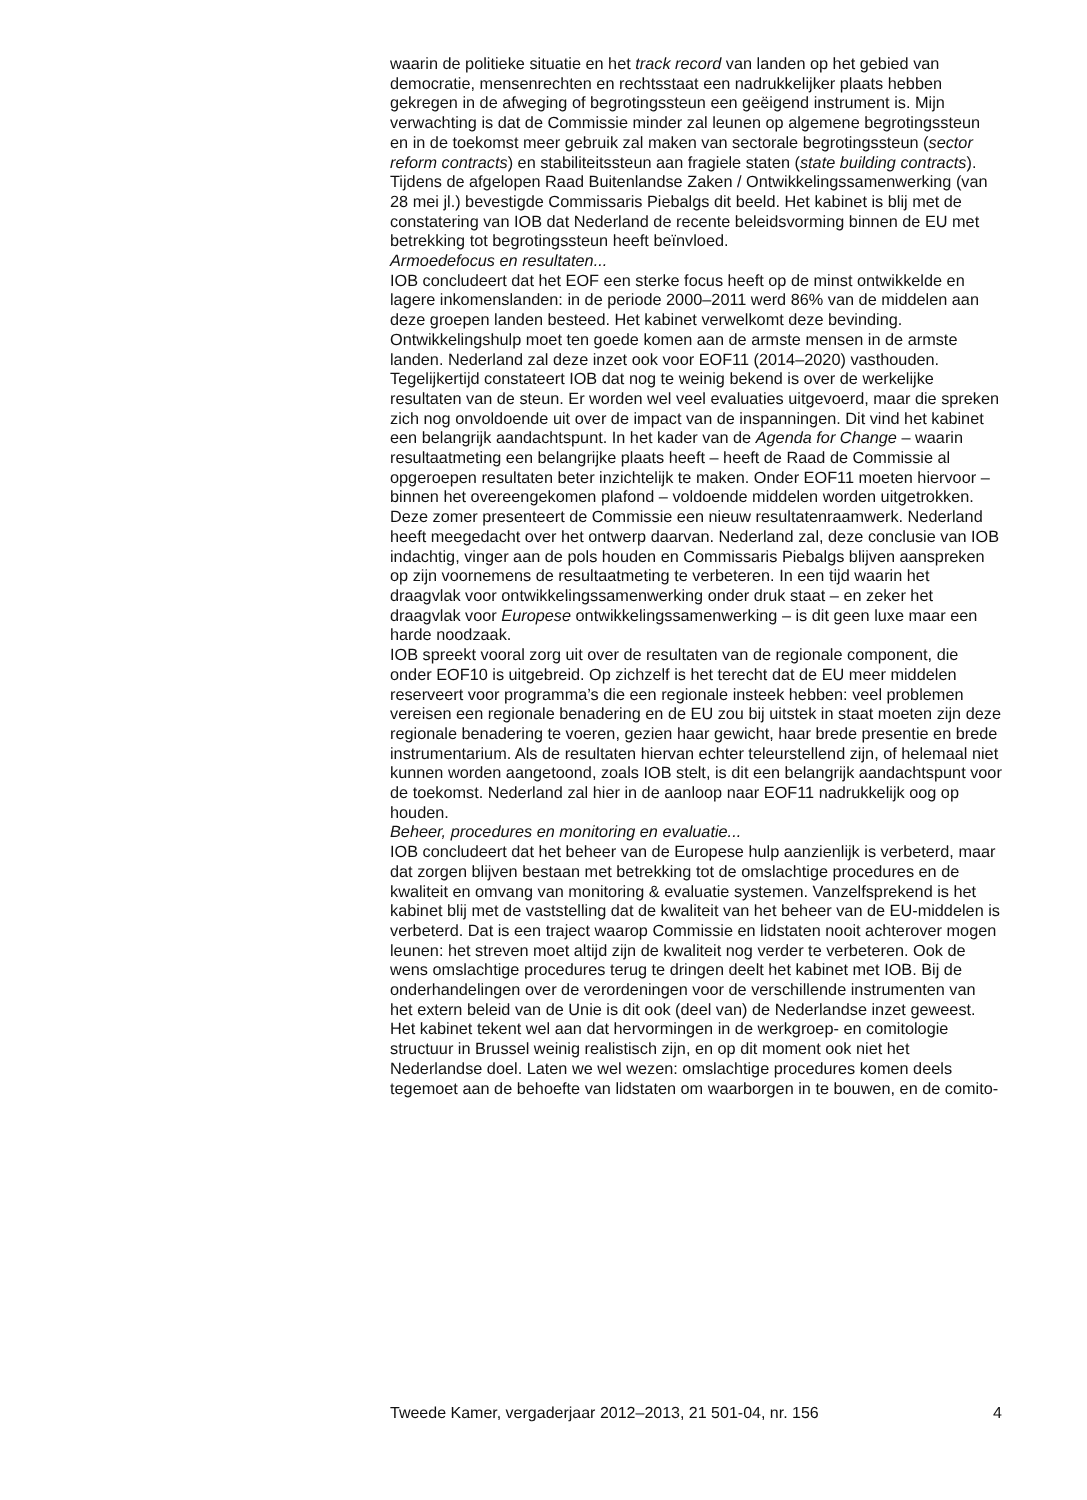waarin de politieke situatie en het track record van landen op het gebied van democratie, mensenrechten en rechtsstaat een nadrukkelijker plaats hebben gekregen in de afweging of begrotingssteun een geëigend instrument is. Mijn verwachting is dat de Commissie minder zal leunen op algemene begrotingssteun en in de toekomst meer gebruik zal maken van sectorale begrotingssteun (sector reform contracts) en stabiliteitssteun aan fragiele staten (state building contracts). Tijdens de afgelopen Raad Buitenlandse Zaken / Ontwikkelingssamenwerking (van 28 mei jl.) bevestigde Commissaris Piebalgs dit beeld. Het kabinet is blij met de constatering van IOB dat Nederland de recente beleidsvorming binnen de EU met betrekking tot begrotingssteun heeft beïnvloed.
Armoedefocus en resultaten...
IOB concludeert dat het EOF een sterke focus heeft op de minst ontwikkelde en lagere inkomenslanden: in de periode 2000–2011 werd 86% van de middelen aan deze groepen landen besteed. Het kabinet verwelkomt deze bevinding. Ontwikkelingshulp moet ten goede komen aan de armste mensen in de armste landen. Nederland zal deze inzet ook voor EOF11 (2014–2020) vasthouden.
Tegelijkertijd constateert IOB dat nog te weinig bekend is over de werkelijke resultaten van de steun. Er worden wel veel evaluaties uitgevoerd, maar die spreken zich nog onvoldoende uit over de impact van de inspanningen. Dit vind het kabinet een belangrijk aandachtspunt. In het kader van de Agenda for Change – waarin resultaatmeting een belangrijke plaats heeft – heeft de Raad de Commissie al opgeroepen resultaten beter inzichtelijk te maken. Onder EOF11 moeten hiervoor – binnen het overeengekomen plafond – voldoende middelen worden uitgetrokken. Deze zomer presenteert de Commissie een nieuw resultatenraamwerk. Nederland heeft meegedacht over het ontwerp daarvan. Nederland zal, deze conclusie van IOB indachtig, vinger aan de pols houden en Commissaris Piebalgs blijven aanspreken op zijn voornemens de resultaatmeting te verbeteren. In een tijd waarin het draagvlak voor ontwikkelingssamenwerking onder druk staat – en zeker het draagvlak voor Europese ontwikkelingssamenwerking – is dit geen luxe maar een harde noodzaak.
IOB spreekt vooral zorg uit over de resultaten van de regionale component, die onder EOF10 is uitgebreid. Op zichzelf is het terecht dat de EU meer middelen reserveert voor programma’s die een regionale insteek hebben: veel problemen vereisen een regionale benadering en de EU zou bij uitstek in staat moeten zijn deze regionale benadering te voeren, gezien haar gewicht, haar brede presentie en brede instrumentarium. Als de resultaten hiervan echter teleurstellend zijn, of helemaal niet kunnen worden aangetoond, zoals IOB stelt, is dit een belangrijk aandachtspunt voor de toekomst. Nederland zal hier in de aanloop naar EOF11 nadrukkelijk oog op houden.
Beheer, procedures en monitoring en evaluatie...
IOB concludeert dat het beheer van de Europese hulp aanzienlijk is verbeterd, maar dat zorgen blijven bestaan met betrekking tot de omslachtige procedures en de kwaliteit en omvang van monitoring & evaluatie systemen. Vanzelfsprekend is het kabinet blij met de vaststelling dat de kwaliteit van het beheer van de EU-middelen is verbeterd. Dat is een traject waarop Commissie en lidstaten nooit achterover mogen leunen: het streven moet altijd zijn de kwaliteit nog verder te verbeteren. Ook de wens omslachtige procedures terug te dringen deelt het kabinet met IOB. Bij de onderhandelingen over de verordeningen voor de verschillende instrumenten van het extern beleid van de Unie is dit ook (deel van) de Nederlandse inzet geweest. Het kabinet tekent wel aan dat hervormingen in de werkgroep- en comitologie structuur in Brussel weinig realistisch zijn, en op dit moment ook niet het Nederlandse doel. Laten we wel wezen: omslachtige procedures komen deels tegemoet aan de behoefte van lidstaten om waarborgen in te bouwen, en de comito-
Tweede Kamer, vergaderjaar 2012–2013, 21 501-04, nr. 156 4